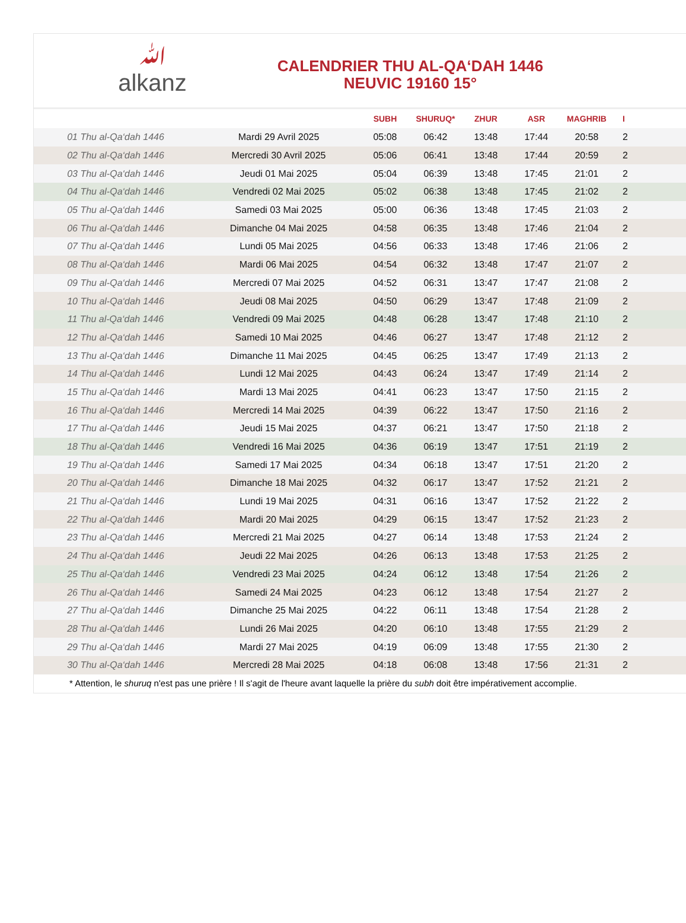ﷲ
alkanz
CALENDRIER THU AL-QA‘DAH 1446
NEUVIC 19160 15°
| | | SUBH | SHURUQ* | ZHUR | ASR | MAGHRIB | I |
| --- | --- | --- | --- | --- | --- | --- | --- |
| 01 Thu al-Qa‘dah 1446 | Mardi 29 Avril 2025 | 05:08 | 06:42 | 13:48 | 17:44 | 20:58 | 2 |
| 02 Thu al-Qa‘dah 1446 | Mercredi 30 Avril 2025 | 05:06 | 06:41 | 13:48 | 17:44 | 20:59 | 2 |
| 03 Thu al-Qa‘dah 1446 | Jeudi 01 Mai 2025 | 05:04 | 06:39 | 13:48 | 17:45 | 21:01 | 2 |
| 04 Thu al-Qa‘dah 1446 | Vendredi 02 Mai 2025 | 05:02 | 06:38 | 13:48 | 17:45 | 21:02 | 2 |
| 05 Thu al-Qa‘dah 1446 | Samedi 03 Mai 2025 | 05:00 | 06:36 | 13:48 | 17:45 | 21:03 | 2 |
| 06 Thu al-Qa‘dah 1446 | Dimanche 04 Mai 2025 | 04:58 | 06:35 | 13:48 | 17:46 | 21:04 | 2 |
| 07 Thu al-Qa‘dah 1446 | Lundi 05 Mai 2025 | 04:56 | 06:33 | 13:48 | 17:46 | 21:06 | 2 |
| 08 Thu al-Qa‘dah 1446 | Mardi 06 Mai 2025 | 04:54 | 06:32 | 13:48 | 17:47 | 21:07 | 2 |
| 09 Thu al-Qa‘dah 1446 | Mercredi 07 Mai 2025 | 04:52 | 06:31 | 13:47 | 17:47 | 21:08 | 2 |
| 10 Thu al-Qa‘dah 1446 | Jeudi 08 Mai 2025 | 04:50 | 06:29 | 13:47 | 17:48 | 21:09 | 2 |
| 11 Thu al-Qa‘dah 1446 | Vendredi 09 Mai 2025 | 04:48 | 06:28 | 13:47 | 17:48 | 21:10 | 2 |
| 12 Thu al-Qa‘dah 1446 | Samedi 10 Mai 2025 | 04:46 | 06:27 | 13:47 | 17:48 | 21:12 | 2 |
| 13 Thu al-Qa‘dah 1446 | Dimanche 11 Mai 2025 | 04:45 | 06:25 | 13:47 | 17:49 | 21:13 | 2 |
| 14 Thu al-Qa‘dah 1446 | Lundi 12 Mai 2025 | 04:43 | 06:24 | 13:47 | 17:49 | 21:14 | 2 |
| 15 Thu al-Qa‘dah 1446 | Mardi 13 Mai 2025 | 04:41 | 06:23 | 13:47 | 17:50 | 21:15 | 2 |
| 16 Thu al-Qa‘dah 1446 | Mercredi 14 Mai 2025 | 04:39 | 06:22 | 13:47 | 17:50 | 21:16 | 2 |
| 17 Thu al-Qa‘dah 1446 | Jeudi 15 Mai 2025 | 04:37 | 06:21 | 13:47 | 17:50 | 21:18 | 2 |
| 18 Thu al-Qa‘dah 1446 | Vendredi 16 Mai 2025 | 04:36 | 06:19 | 13:47 | 17:51 | 21:19 | 2 |
| 19 Thu al-Qa‘dah 1446 | Samedi 17 Mai 2025 | 04:34 | 06:18 | 13:47 | 17:51 | 21:20 | 2 |
| 20 Thu al-Qa‘dah 1446 | Dimanche 18 Mai 2025 | 04:32 | 06:17 | 13:47 | 17:52 | 21:21 | 2 |
| 21 Thu al-Qa‘dah 1446 | Lundi 19 Mai 2025 | 04:31 | 06:16 | 13:47 | 17:52 | 21:22 | 2 |
| 22 Thu al-Qa‘dah 1446 | Mardi 20 Mai 2025 | 04:29 | 06:15 | 13:47 | 17:52 | 21:23 | 2 |
| 23 Thu al-Qa‘dah 1446 | Mercredi 21 Mai 2025 | 04:27 | 06:14 | 13:48 | 17:53 | 21:24 | 2 |
| 24 Thu al-Qa‘dah 1446 | Jeudi 22 Mai 2025 | 04:26 | 06:13 | 13:48 | 17:53 | 21:25 | 2 |
| 25 Thu al-Qa‘dah 1446 | Vendredi 23 Mai 2025 | 04:24 | 06:12 | 13:48 | 17:54 | 21:26 | 2 |
| 26 Thu al-Qa‘dah 1446 | Samedi 24 Mai 2025 | 04:23 | 06:12 | 13:48 | 17:54 | 21:27 | 2 |
| 27 Thu al-Qa‘dah 1446 | Dimanche 25 Mai 2025 | 04:22 | 06:11 | 13:48 | 17:54 | 21:28 | 2 |
| 28 Thu al-Qa‘dah 1446 | Lundi 26 Mai 2025 | 04:20 | 06:10 | 13:48 | 17:55 | 21:29 | 2 |
| 29 Thu al-Qa‘dah 1446 | Mardi 27 Mai 2025 | 04:19 | 06:09 | 13:48 | 17:55 | 21:30 | 2 |
| 30 Thu al-Qa‘dah 1446 | Mercredi 28 Mai 2025 | 04:18 | 06:08 | 13:48 | 17:56 | 21:31 | 2 |
* Attention, le shuruq n'est pas une prière ! Il s'agit de l'heure avant laquelle la prière du subh doit être impérativement accomplie.